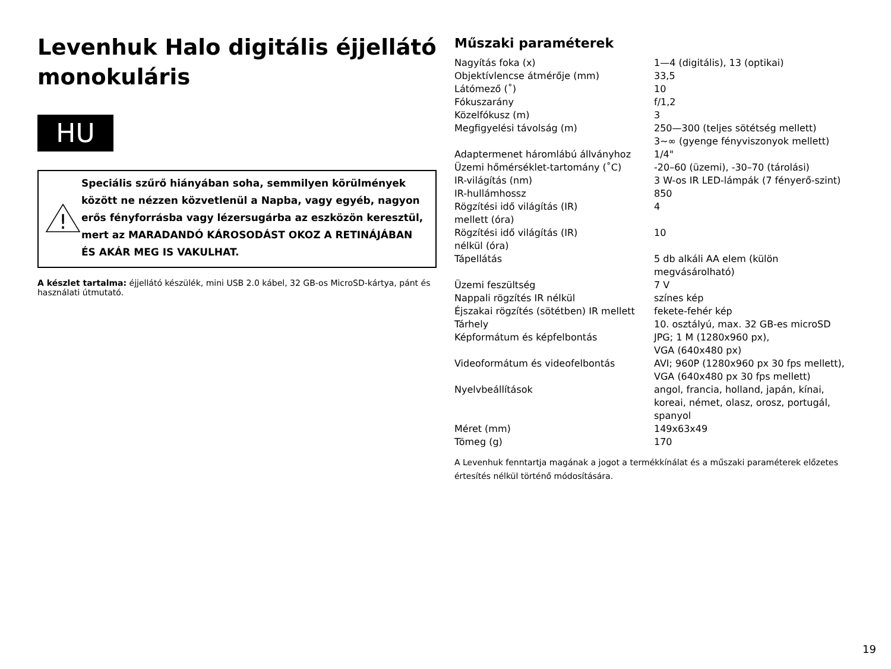Levenhuk Halo digitális éjjellátó monokuláris
HU
!
Speciális szűrő hiányában soha, semmilyen körülmények között ne nézzen közvetlenül a Napba, vagy egyéb, nagyon erős fényforrásba vagy lézersugárba az eszközön keresztül, mert az MARADANDÓ KÁROSODÁST OKOZ A RETINÁJÁBAN ÉS AKÁR MEG IS VAKULHAT.
A készlet tartalma: éjjellátó készülék, mini USB 2.0 kábel, 32 GB-os MicroSD-kártya, pánt és használati útmutató.
Műszaki paraméterek
| Nagyítás foka (x) | 1—4 (digitális), 13 (optikai) |
| Objektívlencse átmérője (mm) | 33,5 |
| Látómező (˚) | 10 |
| Fókuszarány | f/1,2 |
| Közelfókusz (m) | 3 |
| Megfigyelési távolság (m) | 250—300 (teljes sötétség mellett) 3~∞ (gyenge fényviszonyok mellett) |
| Adaptermenet háromlábú állványhoz | 1/4" |
| Üzemi hőmérséklet-tartomány (˚C) | -20–60 (üzemi), -30–70 (tárolási) |
| IR-világítás (nm) | 3 W-os IR LED-lámpák (7 fényerő-szint) |
| IR-hullámhossz | 850 |
| Rögzítési idő világítás (IR) mellett (óra) | 4 |
| Rögzítési idő világítás (IR) nélkül (óra) | 10 |
| Tápellátás | 5 db alkáli AA elem (külön megvásárolható) |
| Üzemi feszültség | 7 V |
| Nappali rögzítés IR nélkül | színes kép |
| Éjszakai rögzítés (sötétben) IR mellett | fekete-fehér kép |
| Tárhely | 10. osztályú, max. 32 GB-es microSD |
| Képformátum és képfelbontás | JPG; 1 M (1280x960 px), VGA (640x480 px) |
| Videoformátum és videofelbontás | AVI; 960P (1280x960 px 30 fps mellett), VGA (640x480 px 30 fps mellett) |
| Nyelvbeállítások | angol, francia, holland, japán, kínai, koreai, német, olasz, orosz, portugál, spanyol |
| Méret (mm) | 149x63x49 |
| Tömeg (g) | 170 |
A Levenhuk fenntartja magának a jogot a termékkínálat és a műszaki paraméterek előzetes értesítés nélkül történő módosítására.
19